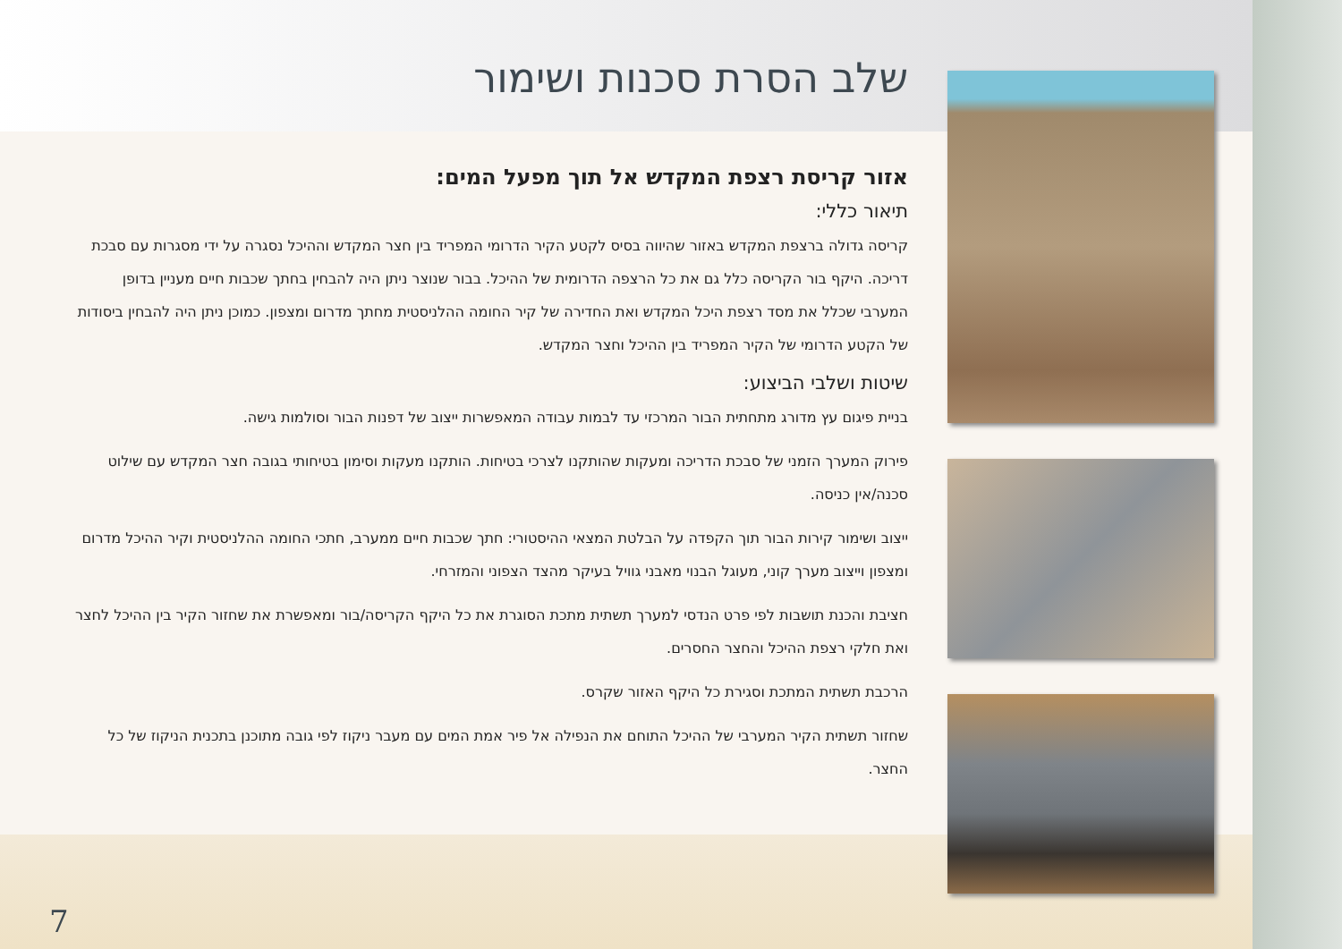שלב הסרת סכנות ושימור
אזור קריסת רצפת המקדש אל תוך מפעל המים:
תיאור כללי:
קריסה גדולה ברצפת המקדש באזור שהיווה בסיס לקטע הקיר הדרומי המפריד בין חצר המקדש וההיכל נסגרה על ידי מסגרות עם סבכת דריכה. היקף בור הקריסה כלל גם את כל הרצפה הדרומית של ההיכל. בבור שנוצר ניתן היה להבחין בחתך שכבות חיים מעניין בדופן המערבי שכלל את מסד רצפת היכל המקדש ואת החדירה של קיר החומה ההלניסטית מחתך מדרום ומצפון. כמוכן ניתן היה להבחין ביסודות של הקטע הדרומי של הקיר המפריד בין ההיכל וחצר המקדש.
שיטות ושלבי הביצוע:
בניית פיגום עץ מדורג מתחתית הבור המרכזי עד לבמות עבודה המאפשרות ייצוב של דפנות הבור וסולמות גישה.
פירוק המערך הזמני של סבכת הדריכה ומעקות שהותקנו לצרכי בטיחות. הותקנו מעקות וסימון בטיחותי בגובה חצר המקדש עם שילוט סכנה/אין כניסה.
ייצוב ושימור קירות הבור תוך הקפדה על הבלטת המצאי ההיסטורי: חתך שכבות חיים ממערב, חתכי החומה ההלניסטית וקיר ההיכל מדרום ומצפון וייצוב מערך קוני, מעוגל הבנוי מאבני גוויל בעיקר מהצד הצפוני והמזרחי.
חציבת והכנת תושבות לפי פרט הנדסי למערך תשתית מתכת הסוגרת את כל היקף הקריסה/בור ומאפשרת את שחזור הקיר בין ההיכל לחצר ואת חלקי רצפת ההיכל והחצר החסרים.
הרכבת תשתית המתכת וסגירת כל היקף האזור שקרס.
שחזור תשתית הקיר המערבי של ההיכל התוחם את הנפילה אל פיר אמת המים עם מעבר ניקוז לפי גובה מתוכנן בתכנית הניקוז של כל החצר.
7